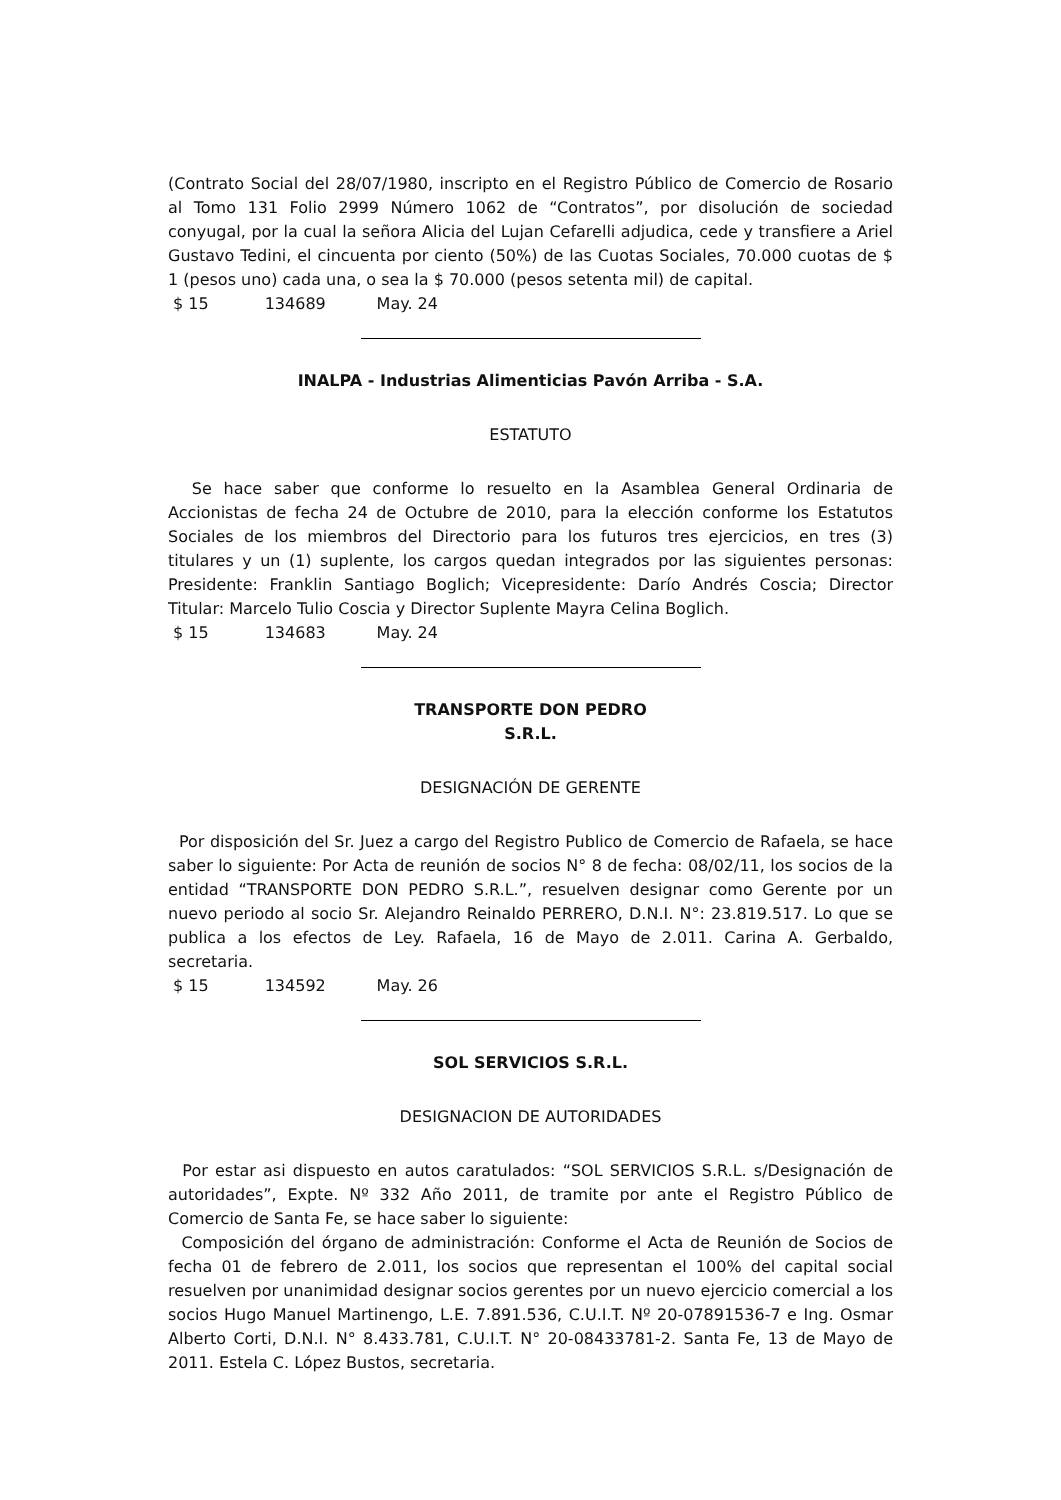(Contrato Social del 28/07/1980, inscripto en el Registro Público de Comercio de Rosario al Tomo 131 Folio 2999 Número 1062 de “Contratos”, por disolución de sociedad conyugal, por la cual la señora Alicia del Lujan Cefarelli adjudica, cede y transfiere a Ariel Gustavo Tedini, el cincuenta por ciento (50%) de las Cuotas Sociales, 70.000 cuotas de $ 1 (pesos uno) cada una, o sea la $ 70.000 (pesos setenta mil) de capital.
$ 15 134689 May. 24
INALPA - Industrias Alimenticias Pavón Arriba - S.A.
ESTATUTO
Se hace saber que conforme lo resuelto en la Asamblea General Ordinaria de Accionistas de fecha 24 de Octubre de 2010, para la elección conforme los Estatutos Sociales de los miembros del Directorio para los futuros tres ejercicios, en tres (3) titulares y un (1) suplente, los cargos quedan integrados por las siguientes personas: Presidente: Franklin Santiago Boglich; Vicepresidente: Darío Andrés Coscia; Director Titular: Marcelo Tulio Coscia y Director Suplente Mayra Celina Boglich.
$ 15 134683 May. 24
TRANSPORTE DON PEDRO
S.R.L.
DESIGNACIÓN DE GERENTE
Por disposición del Sr. Juez a cargo del Registro Publico de Comercio de Rafaela, se hace saber lo siguiente: Por Acta de reunión de socios N° 8 de fecha: 08/02/11, los socios de la entidad “TRANSPORTE DON PEDRO S.R.L.”, resuelven designar como Gerente por un nuevo periodo al socio Sr. Alejandro Reinaldo PERRERO, D.N.I. N°: 23.819.517. Lo que se publica a los efectos de Ley. Rafaela, 16 de Mayo de 2.011. Carina A. Gerbaldo, secretaria.
$ 15 134592 May. 26
SOL SERVICIOS S.R.L.
DESIGNACION DE AUTORIDADES
Por estar asi dispuesto en autos caratulados: “SOL SERVICIOS S.R.L. s/Designación de autoridades”, Expte. Nº 332 Año 2011, de tramite por ante el Registro Público de Comercio de Santa Fe, se hace saber lo siguiente:
Composición del órgano de administración: Conforme el Acta de Reunión de Socios de fecha 01 de febrero de 2.011, los socios que representan el 100% del capital social resuelven por unanimidad designar socios gerentes por un nuevo ejercicio comercial a los socios Hugo Manuel Martinengo, L.E. 7.891.536, C.U.I.T. Nº 20-07891536-7 e Ing. Osmar Alberto Corti, D.N.I. N° 8.433.781, C.U.I.T. N° 20-08433781-2. Santa Fe, 13 de Mayo de 2011. Estela C. López Bustos, secretaria.